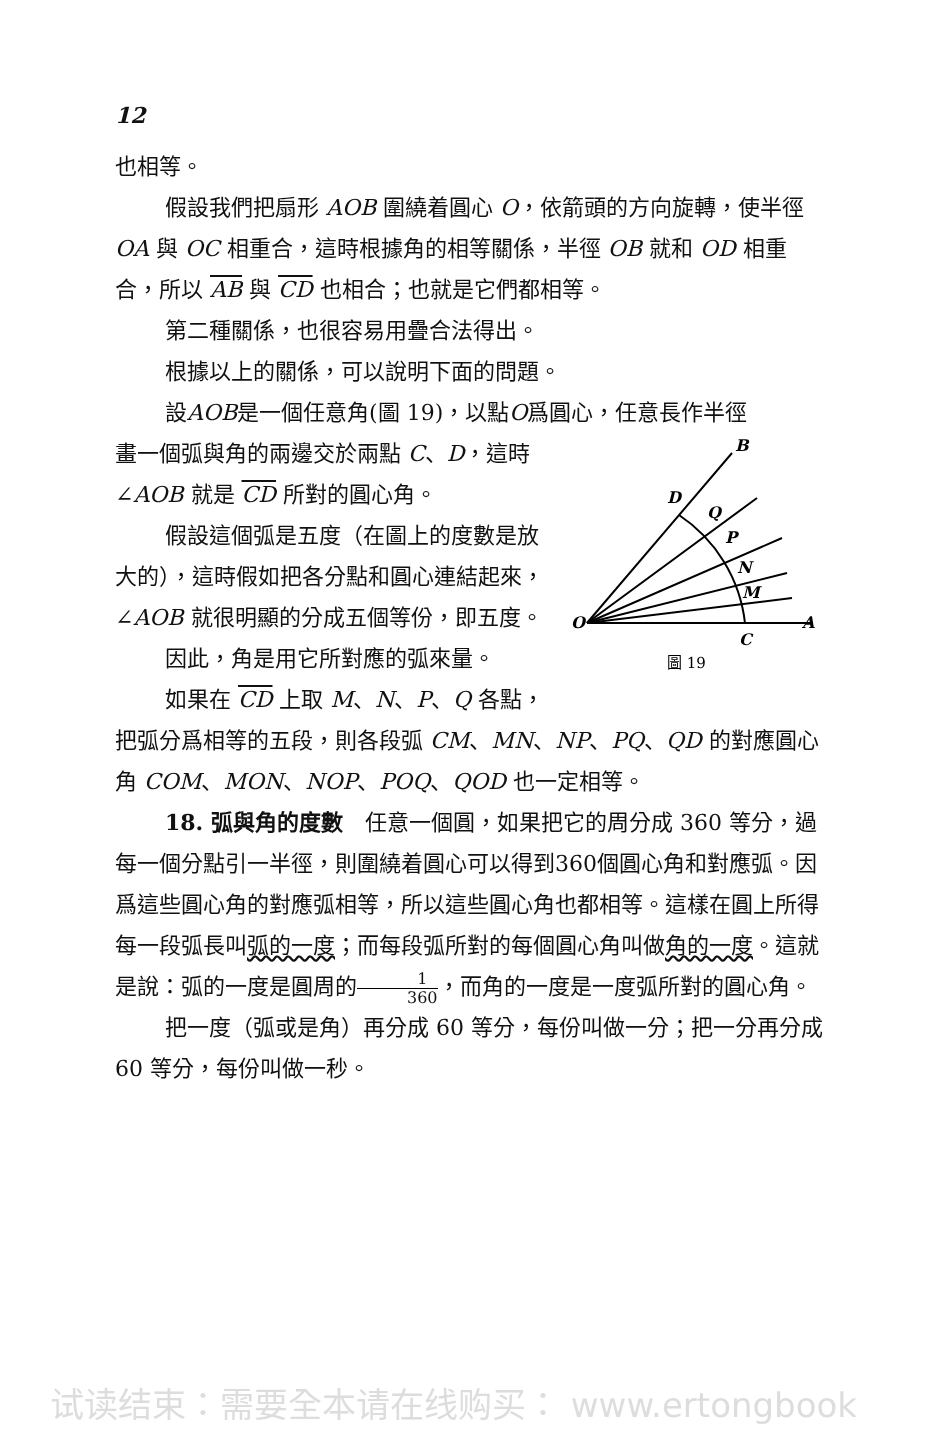12
也相等。
假設我們把扇形 AOB 圍繞着圓心 O，依箭頭的方向旋轉，使半徑 OA 與 OC 相重合，這時根據角的相等關係，半徑 OB 就和 OD 相重合，所以 AB 與 CD 也相合；也就是它們都相等。
第二種關係，也很容易用疊合法得出。
根據以上的關係，可以說明下面的問題。
設AOB是一個任意角(圖 19)，以點O爲圓心，任意長作半徑
B
D
Q
P
N
M
O
C
A
圖 19
畫一個弧與角的兩邊交於兩點 C、D，這時 ∠AOB 就是 CD 所對的圓心角。
假設這個弧是五度（在圖上的度數是放大的），這時假如把各分點和圓心連結起來，∠AOB 就很明顯的分成五個等份，即五度。
因此，角是用它所對應的弧來量。
如果在 CD 上取 M、N、P、Q 各點，把弧分爲相等的五段，則各段弧 CM、MN、NP、PQ、QD 的對應圓心角 COM、MON、NOP、POQ、QOD 也一定相等。
18. 弧與角的度數　任意一個圓，如果把它的周分成 360 等分，過每一個分點引一半徑，則圍繞着圓心可以得到360個圓心角和對應弧。因爲這些圓心角的對應弧相等，所以這些圓心角也都相等。這樣在圓上所得每一段弧長叫弧的一度；而每段弧所對的每個圓心角叫做角的一度。這就是說：弧的一度是圓周的1 360，而角的一度是一度弧所對的圓心角。
把一度（弧或是角）再分成 60 等分，每份叫做一分；把一分再分成 60 等分，每份叫做一秒。
试读结束：需要全本请在线购买： www.ertongbook